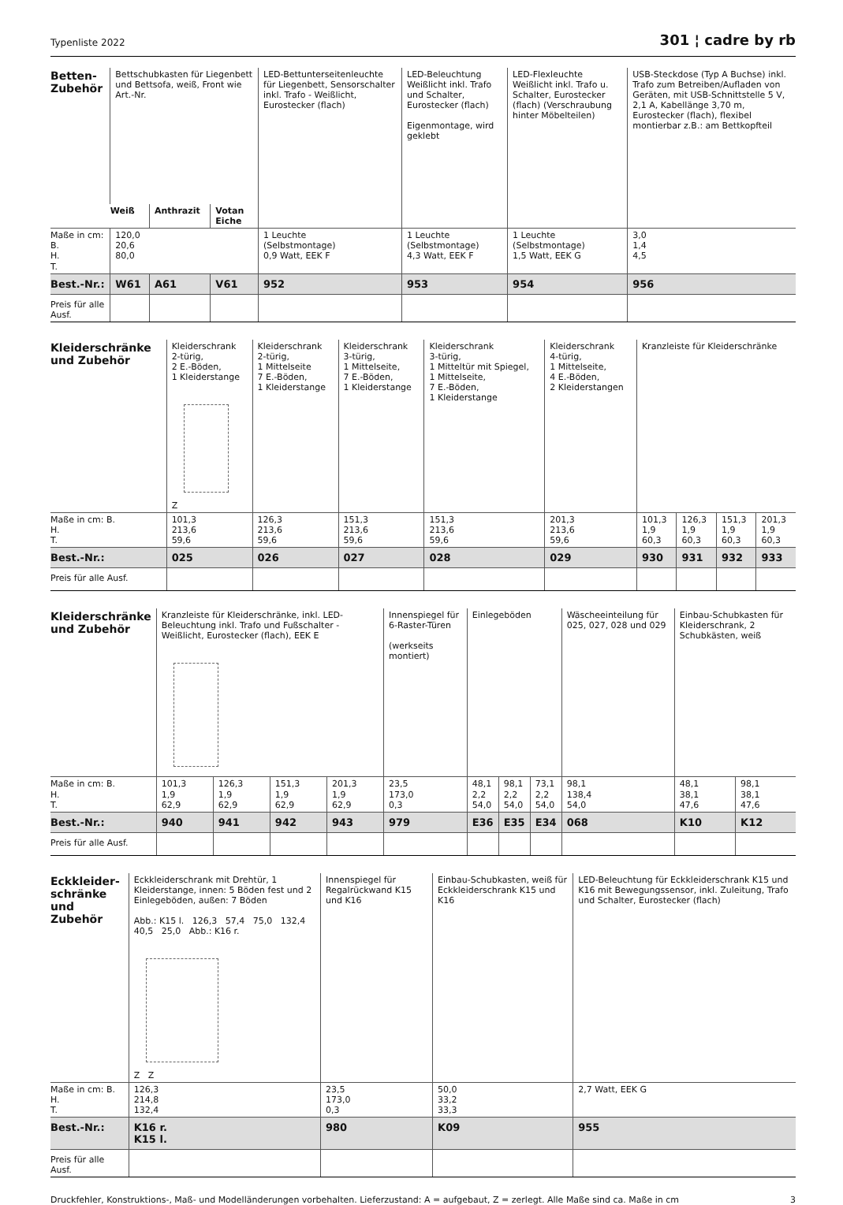Typenliste 2022 301 ¦ cadre by rb
| Betten- Zubehör | Bettschubkasten für Liegenbett und Bettsofa, weiß, Front wie Art.-Nr. | | | LED-Bettunterseitenleuchte für Liegenbett, Sensorschalter inkl. Trafo - Weißlicht, Eurostecker (flach) | LED-Beleuchtung Weißlicht inkl. Trafo und Schalter, Eurostecker (flach) Eigenmontage, wird geklebt | LED-Flexleuchte Weißlicht inkl. Trafo u. Schalter, Eurostecker (flach) (Verschraubung hinter Möbelteilen) | USB-Steckdose (Typ A Buchse) inkl. Trafo zum Betreiben/Aufladen von Geräten, mit USB-Schnittstelle 5 V, 2,1 A, Kabellänge 3,70 m, Eurostecker (flach), flexibel montierbar z.B.: am Bettkopfteil |
| | Weiß | Anthrazit | Votan Eiche | | | | |
| Maße in cm: B. H. T. | 120,0 20,6 80,0 | | | 1 Leuchte (Selbstmontage) 0,9 Watt, EEK F | 1 Leuchte (Selbstmontage) 4,3 Watt, EEK F | 1 Leuchte (Selbstmontage) 1,5 Watt, EEK G | 3,0 1,4 4,5 |
| Best.-Nr.: | W61 | A61 | V61 | 952 | 953 | 954 | 956 |
| Preis für alle Ausf. | | | | | | | |
| Kleiderschränke und Zubehör | Kleiderschrank 2-türig, 2 E.-Böden, 1 Kleiderstange Z | Kleiderschrank 2-türig, 1 Mittelseite 7 E.-Böden, 1 Kleiderstange | Kleiderschrank 3-türig, 1 Mittelseite, 7 E.-Böden, 1 Kleiderstange | Kleiderschrank 3-türig, 1 Mitteltür mit Spiegel, 1 Mittelseite, 7 E.-Böden, 1 Kleiderstange | Kleiderschrank 4-türig, 1 Mittelseite, 4 E.-Böden, 2 Kleiderstangen | Kranzleiste für Kleiderschränke | | | |
| Maße in cm: B. H. T. | 101,3 213,6 59,6 | 126,3 213,6 59,6 | 151,3 213,6 59,6 | 151,3 213,6 59,6 | 201,3 213,6 59,6 | 101,3 1,9 60,3 | 126,3 1,9 60,3 | 151,3 1,9 60,3 | 201,3 1,9 60,3 |
| Best.-Nr.: | 025 | 026 | 027 | 028 | 029 | 930 | 931 | 932 | 933 |
| Preis für alle Ausf. | | | | | | | | | |
| Kleiderschränke und Zubehör | Kranzleiste für Kleiderschränke, inkl. LED- Beleuchtung inkl. Trafo und Fußschalter - Weißlicht, Eurostecker (flach), EEK E | | | | Innenspiegel für 6-Raster-Türen (werkseits montiert) | Einlegeböden | | | Wäscheeinteilung für 025, 027, 028 und 029 | Einbau-Schubkasten für Kleiderschrank, 2 Schubkästen, weiß | |
| Maße in cm: B. H. T. | 101,3 1,9 62,9 | 126,3 1,9 62,9 | 151,3 1,9 62,9 | 201,3 1,9 62,9 | 23,5 173,0 0,3 | 48,1 2,2 54,0 | 98,1 2,2 54,0 | 73,1 2,2 54,0 | 98,1 138,4 54,0 | 48,1 38,1 47,6 | 98,1 38,1 47,6 |
| Best.-Nr.: | 940 | 941 | 942 | 943 | 979 | E36 | E35 | E34 | 068 | K10 | K12 |
| Preis für alle Ausf. | | | | | | | | | | | |
| Eckkleider- schränke und Zubehör | Eckkleiderschrank mit Drehtür, 1 Kleiderstange, innen: 5 Böden fest und 2 Einlegeböden, außen: 7 Böden Abb.: K15 l. 126,3 57,4 75,0 132,4 40,5 25,0 Abb.: K16 r. Z Z | Innenspiegel für Regalrückwand K15 und K16 | Einbau-Schubkasten, weiß für Eckkleiderschrank K15 und K16 | LED-Beleuchtung für Eckkleiderschrank K15 und K16 mit Bewegungssensor, inkl. Zuleitung, Trafo und Schalter, Eurostecker (flach) |
| Maße in cm: B. H. T. | 126,3 214,8 132,4 | 23,5 173,0 0,3 | 50,0 33,2 33,3 | 2,7 Watt, EEK G |
| Best.-Nr.: | K16 r. K15 l. | 980 | K09 | 955 |
| Preis für alle Ausf. | | | | |
Druckfehler, Konstruktions-, Maß- und Modelländerungen vorbehalten. Lieferzustand: A = aufgebaut, Z = zerlegt. Alle Maße sind ca. Maße in cm 3